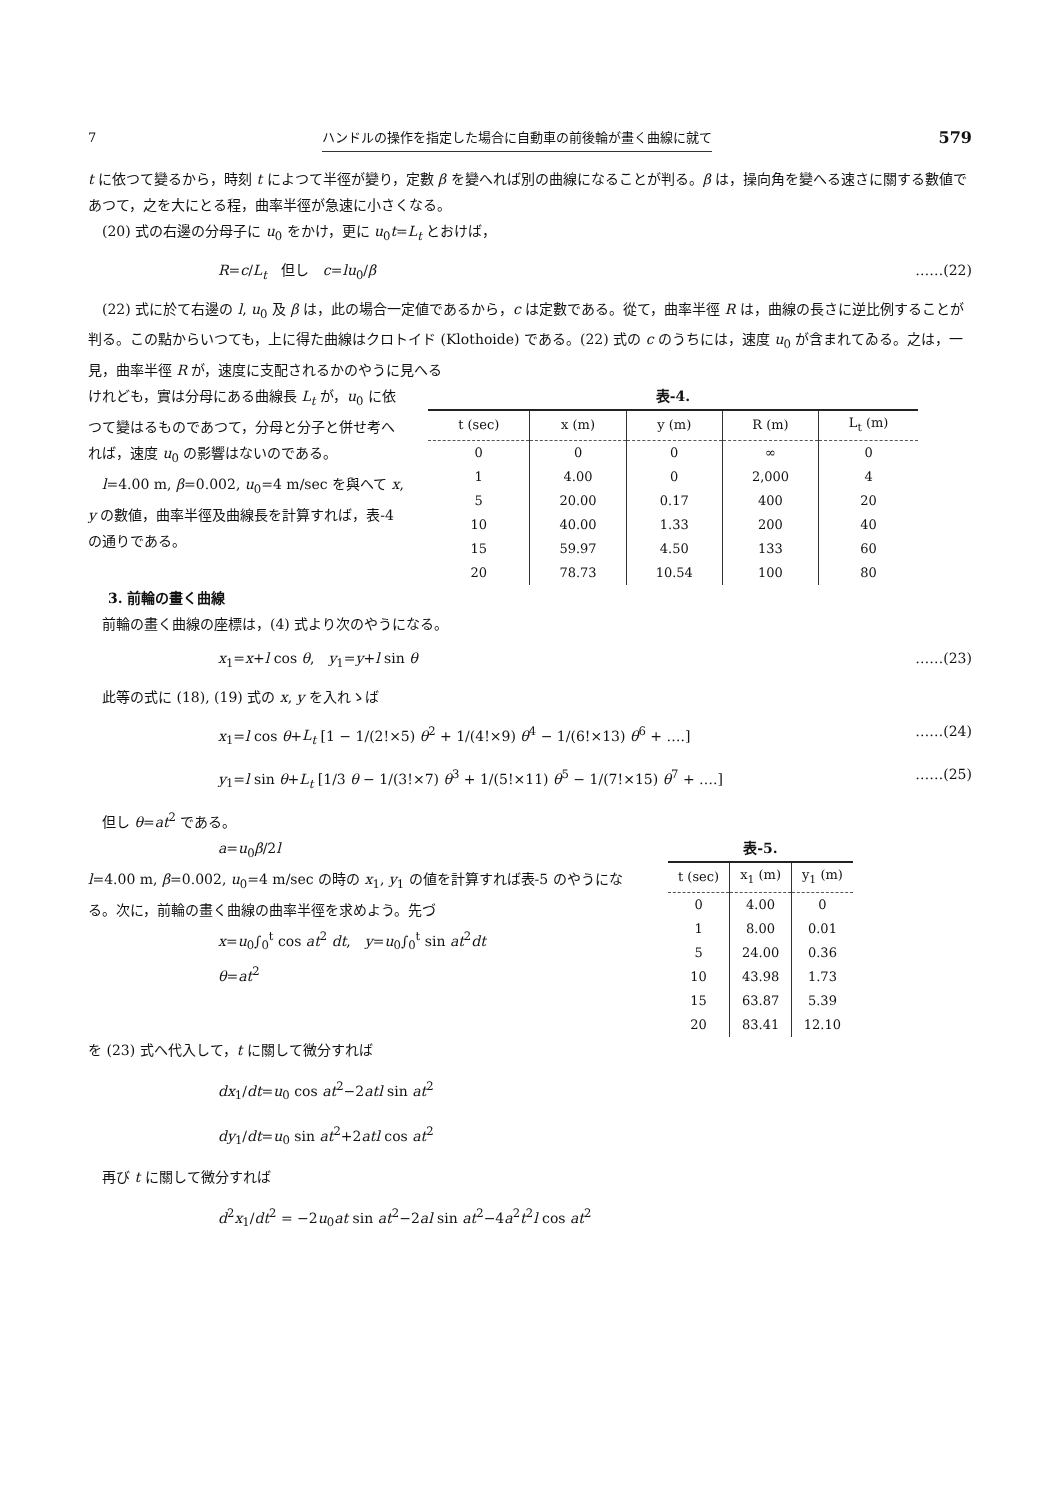7 ハンドルの操作を指定した場合に自動車の前後輪が畫く曲線に就て 579
t に依つて變るから，時刻 t によつて半徑が變り，定數 β を變へれば別の曲線になることが判る。β は，操向角を變へる速さに關する數値であつて，之を大にとる程，曲率半徑が急速に小さくなる。
(20) 式の右邊の分母子に u<sub>0</sub> をかけ，更に u<sub>0</sub>t=L<sub>t</sub> とおけば，
R=c/L<sub>t</sub>　但し　c=lu<sub>0</sub>/β ……(22)
(22) 式に於て右邊の l, u<sub>0</sub> 及 β は，此の場合一定値であるから，c は定數である。從て，曲率半徑 R は，曲線の長さに逆比例することが判る。この點からいつても，上に得た曲線はクロトイド (Klothoide) である。(22) 式の c のうちには，速度 u<sub>0</sub> が含まれてゐる。之は，一見，曲率半徑 R が，速度に支配されるかのやうに見へる
けれども，實は分母にある曲線長 L<sub>t</sub> が，u<sub>0</sub> に依つて變はるものであつて，分母と分子と併せ考へれば，速度 u<sub>0</sub> の影響はないのである。
l=4.00 m, β=0.002, u<sub>0</sub>=4 m/sec を與へて x, y の數値，曲率半徑及曲線長を計算すれば，表-4 の通りである。
表-4.
| t (sec) | x (m) | y (m) | R (m) | L<sub>t</sub> (m) |
| --- | --- | --- | --- | --- |
| 0 | 0 | 0 | ∞ | 0 |
| 1 | 4.00 | 0 | 2,000 | 4 |
| 5 | 20.00 | 0.17 | 400 | 20 |
| 10 | 40.00 | 1.33 | 200 | 40 |
| 15 | 59.97 | 4.50 | 133 | 60 |
| 20 | 78.73 | 10.54 | 100 | 80 |
3. 前輪の畫く曲線
前輪の畫く曲線の座標は，(4) 式より次のやうになる。
x<sub>1</sub>=x+l cos θ,　y<sub>1</sub>=y+l sin θ ……(23)
此等の式に (18), (19) 式の x, y を入れゝば
x<sub>1</sub>=l cos θ+L<sub>t</sub> [1 − 1/(2!×5) θ<sup>2</sup> + 1/(4!×9) θ<sup>4</sup> − 1/(6!×13) θ<sup>6</sup> + ….] ……(24)
y<sub>1</sub>=l sin θ+L<sub>t</sub> [1/3 θ − 1/(3!×7) θ<sup>3</sup> + 1/(5!×11) θ<sup>5</sup> − 1/(7!×15) θ<sup>7</sup> + ….] ……(25)
但し θ=at<sup>2</sup> である。
a=u<sub>0</sub>β/2l
l=4.00 m, β=0.002, u<sub>0</sub>=4 m/sec の時の x<sub>1</sub>, y<sub>1</sub> の値を計算すれば表-5 のやうになる。次に，前輪の畫く曲線の曲率半徑を求めよう。先づ
x=u<sub>0</sub>∫<sub>0</sub><sup>t</sup> cos at<sup>2</sup> dt,　y=u<sub>0</sub>∫<sub>0</sub><sup>t</sup> sin at<sup>2</sup>dt
θ=at<sup>2</sup>
表-5.
| t (sec) | x<sub>1</sub> (m) | y<sub>1</sub> (m) |
| --- | --- | --- |
| 0 | 4.00 | 0 |
| 1 | 8.00 | 0.01 |
| 5 | 24.00 | 0.36 |
| 10 | 43.98 | 1.73 |
| 15 | 63.87 | 5.39 |
| 20 | 83.41 | 12.10 |
を (23) 式へ代入して，t に關して微分すれば
dx<sub>1</sub>/dt=u<sub>0</sub> cos at<sup>2</sup>−2atl sin at<sup>2</sup>
dy<sub>1</sub>/dt=u<sub>0</sub> sin at<sup>2</sup>+2atl cos at<sup>2</sup>
再び t に關して微分すれば
d<sup>2</sup>x<sub>1</sub>/dt<sup>2</sup> = −2u<sub>0</sub>at sin at<sup>2</sup>−2al sin at<sup>2</sup>−4a<sup>2</sup>t<sup>2</sup>l cos at<sup>2</sup>